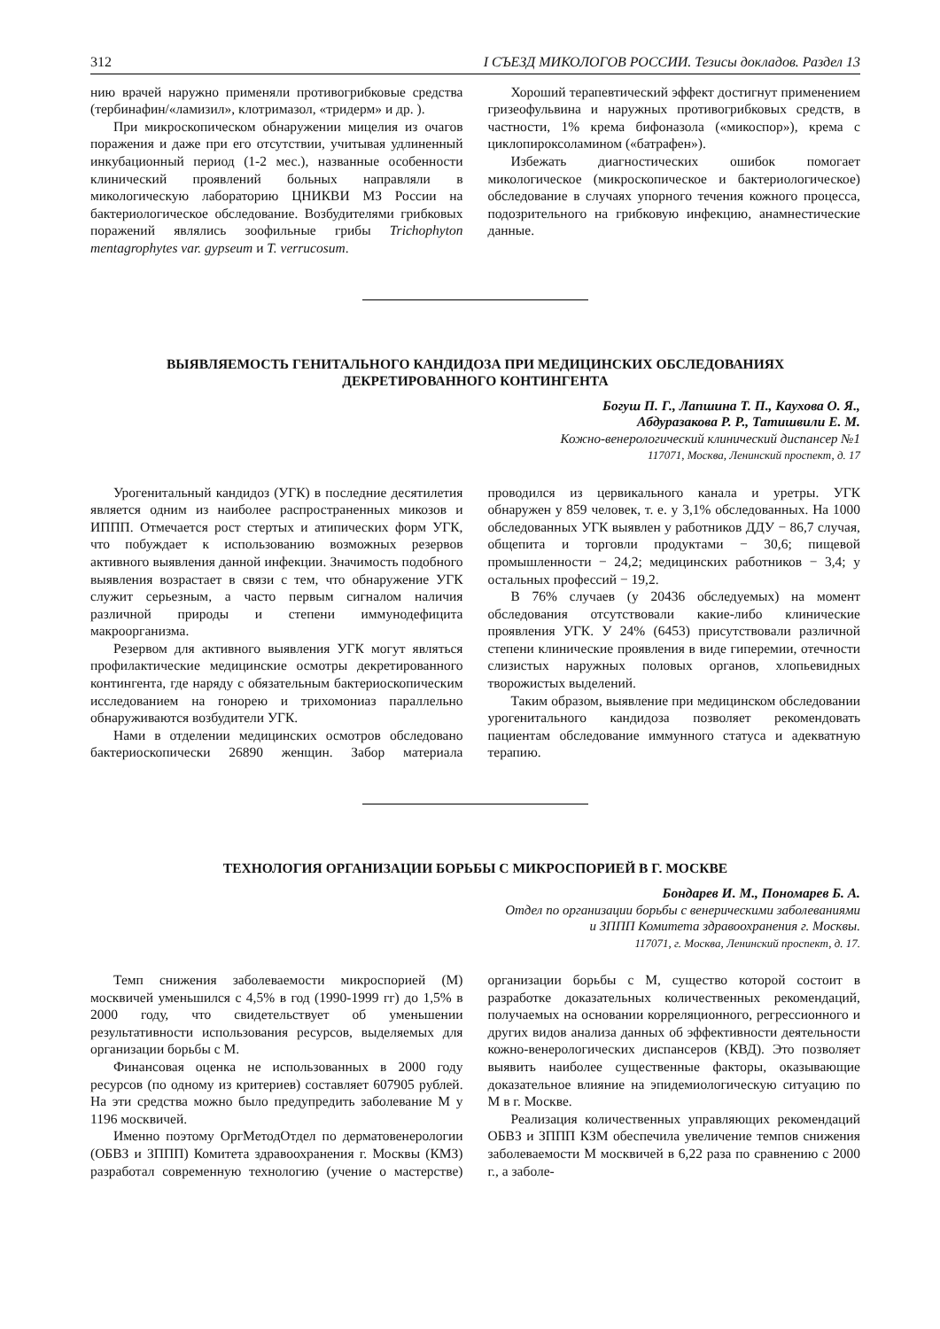312 I СЪЕЗД МИКОЛОГОВ РОССИИ. Тезисы докладов. Раздел 13
нию врачей наружно применяли противогрибковые средства (тербинафин/«ламизил», клотримазол, «тридерм» и др. ).
При микроскопическом обнаружении мицелия из очагов поражения и даже при его отсутствии, учитывая удлиненный инкубационный период (1-2 мес.), названные особенности клинический проявлений больных направляли в микологическую лабораторию ЦНИКВИ МЗ России на бактериологическое обследование. Возбудителями грибковых поражений являлись зоофильные грибы Trichophyton mentagrophytes var. gypseum и T. verrucosum.
Хороший терапевтический эффект достигнут применением гризеофульвина и наружных противогрибковых средств, в частности, 1% крема бифоназола («микоспор»), крема с циклопироксоламином («батрафен»).
Избежать диагностических ошибок помогает микологическое (микроскопическое и бактериологическое) обследование в случаях упорного течения кожного процесса, подозрительного на грибковую инфекцию, анамнестические данные.
ВЫЯВЛЯЕМОСТЬ ГЕНИТАЛЬНОГО КАНДИДОЗА ПРИ МЕДИЦИНСКИХ ОБСЛЕДОВАНИЯХ
ДЕКРЕТИРОВАННОГО КОНТИНГЕНТА
Богуш П. Г., Лапшина Т. П., Каухова О. Я.,
Абдуразакова Р. Р., Татишвили Е. М.
Кожно-венерологический клинический диспансер №1
117071, Москва, Ленинский проспект, д. 17
Урогенитальный кандидоз (УГК) в последние десятилетия является одним из наиболее распространенных микозов и ИППП. Отмечается рост стертых и атипических форм УГК, что побуждает к использованию возможных резервов активного выявления данной инфекции. Значимость подобного выявления возрастает в связи с тем, что обнаружение УГК служит серьезным, а часто первым сигналом наличия различной природы и степени иммунодефицита макроорганизма.
Резервом для активного выявления УГК могут являться профилактические медицинские осмотры декретированного контингента, где наряду с обязательным бактериоскопическим исследованием на гонорею и трихомониаз параллельно обнаруживаются возбудители УГК.
Нами в отделении медицинских осмотров обследовано бактериоскопически 26890 женщин. Забор материала проводился из цервикального канала и уретры. УГК обнаружен у 859 человек, т. е. у 3,1% обследованных. На 1000 обследованных УГК выявлен у работников ДДУ − 86,7 случая, общепита и торговли продуктами − 30,6; пищевой промышленности − 24,2; медицинских работников − 3,4; у остальных профессий − 19,2.
В 76% случаев (у 20436 обследуемых) на момент обследования отсутствовали какие-либо клинические проявления УГК. У 24% (6453) присутствовали различной степени клинические проявления в виде гиперемии, отечности слизистых наружных половых органов, хлопьевидных творожистых выделений.
Таким образом, выявление при медицинском обследовании урогенитального кандидоза позволяет рекомендовать пациентам обследование иммунного статуса и адекватную терапию.
ТЕХНОЛОГИЯ ОРГАНИЗАЦИИ БОРЬБЫ С МИКРОСПОРИЕЙ В Г. МОСКВЕ
Бондарев И. М., Пономарев Б. А.
Отдел по организации борьбы с венерическими заболеваниями
и ЗППП Комитета здравоохранения г. Москвы.
117071, г. Москва, Ленинский проспект, д. 17.
Темп снижения заболеваемости микроспорией (М) москвичей уменьшился с 4,5% в год (1990-1999 гг) до 1,5% в 2000 году, что свидетельствует об уменьшении результативности использования ресурсов, выделяемых для организации борьбы с М.
Финансовая оценка не использованных в 2000 году ресурсов (по одному из критериев) составляет 607905 рублей. На эти средства можно было предупредить заболевание М у 1196 москвичей.
Именно поэтому ОргМетодОтдел по дерматовенерологии (ОБВЗ и ЗППП) Комитета здравоохранения г. Москвы (КМЗ) разработал современную технологию (учение о мастерстве) организации борьбы с М, существо которой состоит в разработке доказательных количественных рекомендаций, получаемых на основании корреляционного, регрессионного и других видов анализа данных об эффективности деятельности кожно-венерологических диспансеров (КВД). Это позволяет выявить наиболее существенные факторы, оказывающие доказательное влияние на эпидемиологическую ситуацию по М в г. Москве.
Реализация количественных управляющих рекомендаций ОБВЗ и ЗППП КЗМ обеспечила увеличение темпов снижения заболеваемости М москвичей в 6,22 раза по сравнению с 2000 г., а заболе-